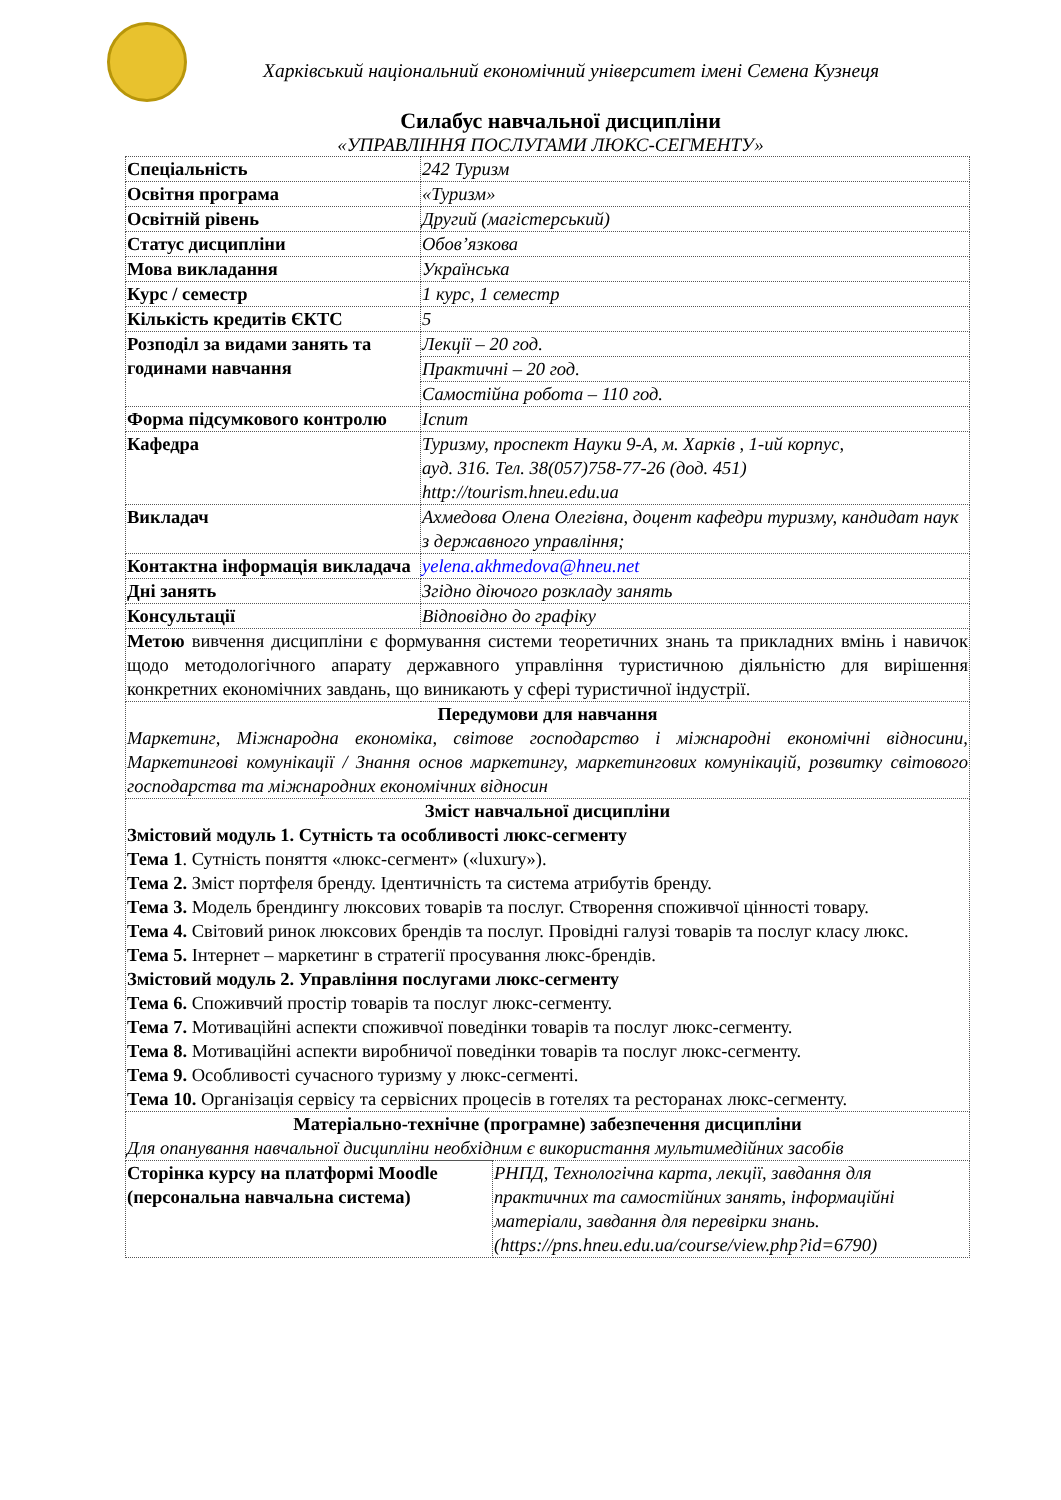Харківський національний економічний університет імені Семена Кузнеця
Силабус навчальної дисципліни
«УПРАВЛІННЯ ПОСЛУГАМИ ЛЮКС-СЕГМЕНТУ»
| Спеціальність | 242 Туризм |
| Освітня програма | «Туризм» |
| Освітній рівень | Другий (магістерський) |
| Статус дисципліни | Обов’язкова |
| Мова викладання | Українська |
| Курс / семестр | 1 курс, 1 семестр |
| Кількість кредитів ЄКТС | 5 |
| Розподіл за видами занять та годинами навчання | Лекції – 20 год. |
| | Практичні – 20 год. |
| | Самостійна робота – 110 год. |
| Форма підсумкового контролю | Іспит |
| Кафедра | Туризму, проспект Науки 9-А, м. Харків , 1-ий корпус, ауд. 316. Тел. 38(057)758-77-26 (дод. 451) http://tourism.hneu.edu.ua |
| Викладач | Ахмедова Олена Олегівна, доцент кафедри туризму, кандидат наук з державного управління; |
| Контактна інформація викладача | yelena.akhmedova@hneu.net |
| Дні занять | Згідно діючого розкладу занять |
| Консультації | Відповідно до графіку |
| Метою вивчення дисципліни є формування системи теоретичних знань та прикладних вмінь і навичок щодо методологічного апарату державного управління туристичною діяльністю для вирішення конкретних економічних завдань, що виникають у сфері туристичної індустрії. | |
| Передумови для навчання Маркетинг, Міжнародна економіка, світове господарство і міжнародні економічні відносини, Маркетингові комунікації / Знання основ маркетингу, маркетингових комунікацій, розвитку світового господарства та міжнародних економічних відносин | |
| Зміст навчальної дисципліни Змістовий модуль 1. Сутність та особливості люкс-сегменту Тема 1 . Сутність поняття «люкс-сегмент» («luxury»). Тема 2. Зміст портфеля бренду. Ідентичність та система атрибутів бренду. Тема 3. Модель брендингу люксових товарів та послуг. Створення споживчої цінності товару. Тема 4. Світовий ринок люксових брендів та послуг. Провідні галузі товарів та послуг класу люкс. Тема 5. Інтернет – маркетинг в стратегії просування люкс-брендів. Змістовий модуль 2. Управління послугами люкс-сегменту Тема 6. Споживчий простір товарів та послуг люкс-сегменту. Тема 7. Мотиваційні аспекти споживчої поведінки товарів та послуг люкс-сегменту. Тема 8. Мотиваційні аспекти виробничої поведінки товарів та послуг люкс-сегменту. Тема 9. Особливості сучасного туризму у люкс-сегменті. Тема 10. Організація сервісу та сервісних процесів в готелях та ресторанах люкс-сегменту. | |
| Матеріально-технічне (програмне) забезпечення дисципліни Для опанування навчальної дисципліни необхідним є використання мультимедійних засобів | |
| Сторінка курсу на платформі Moodle (персональна навчальна система) | РНПД, Технологічна карта, лекції, завдання для практичних та самостійних занять, інформаційні матеріали, завдання для перевірки знань. (https://pns.hneu.edu.ua/course/view.php?id=6790) |